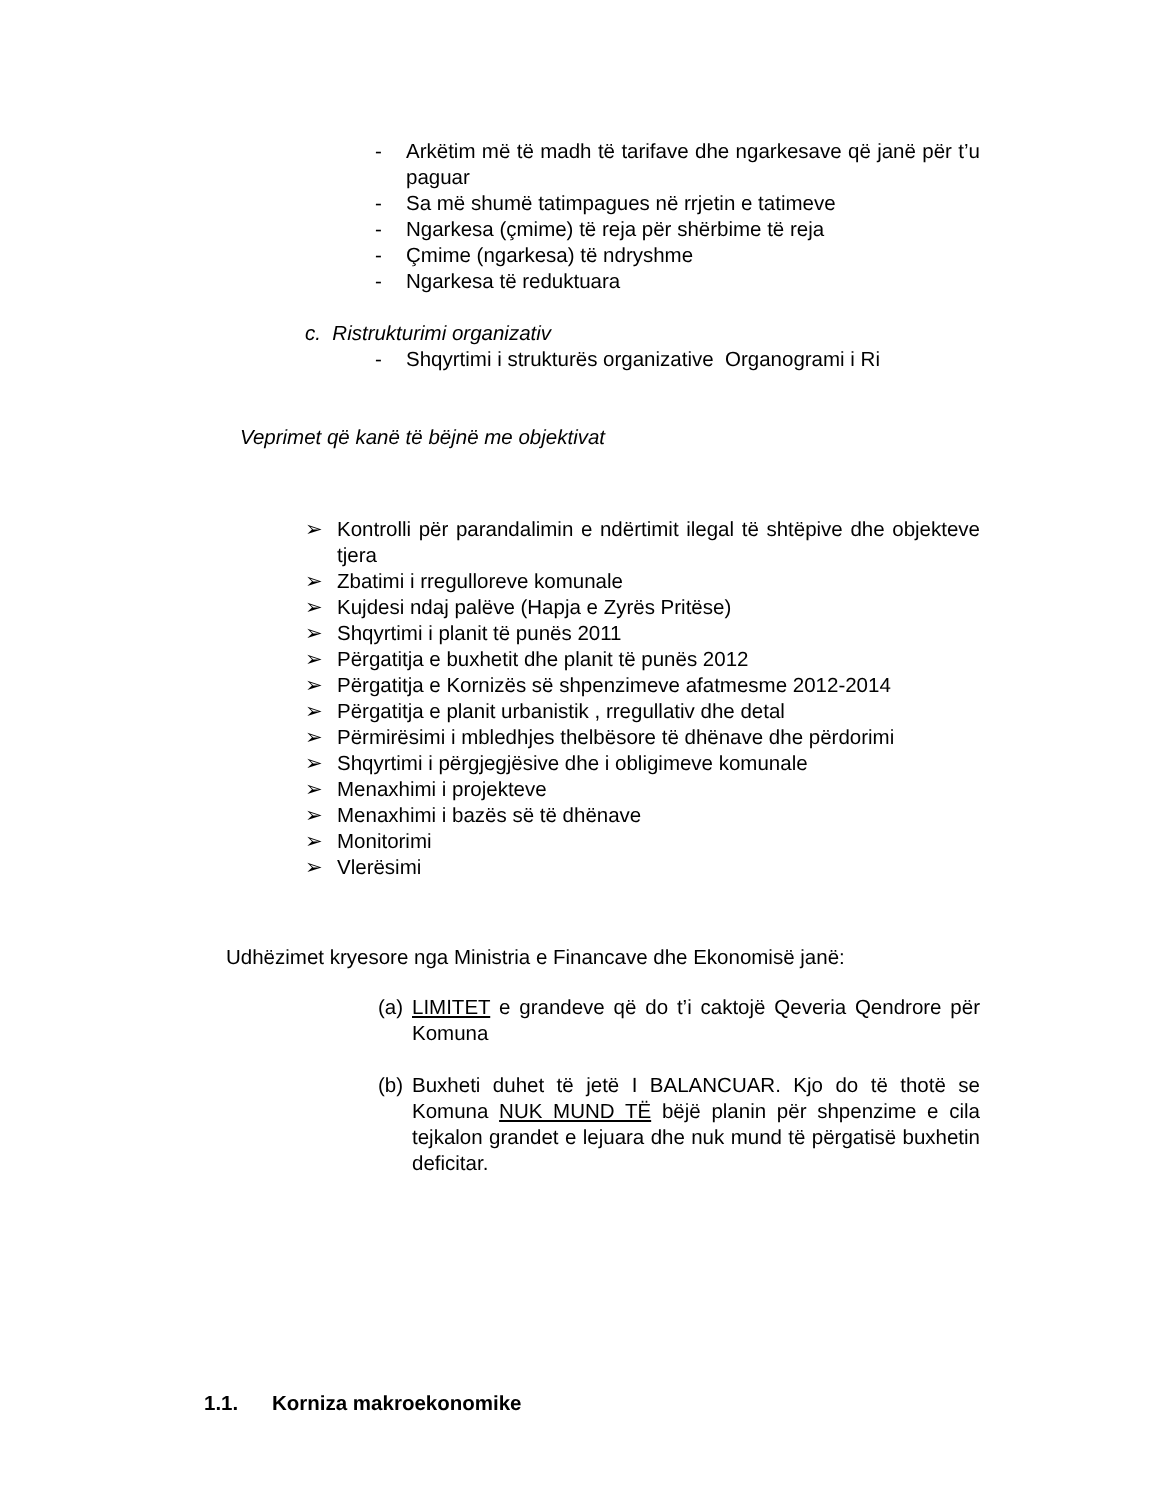- Arkëtim më të madh të tarifave dhe ngarkesave që janë për t’u paguar
- Sa më shumë tatimpagues në rrjetin e tatimeve
- Ngarkesa (çmime) të reja për shërbime të reja
- Çmime (ngarkesa) të ndryshme
- Ngarkesa të reduktuara
c. Ristrukturimi organizativ
- Shqyrtimi i strukturës organizative Organogrami i Ri
Veprimet që kanë të bëjnë me objektivat
➢ Kontrolli për parandalimin e ndërtimit ilegal të shtëpive dhe objekteve tjera
➢ Zbatimi i rregulloreve komunale
➢ Kujdesi ndaj palëve (Hapja e Zyrës Pritëse)
➢ Shqyrtimi i planit të punës 2011
➢ Përgatitja e buxhetit dhe planit të punës 2012
➢ Përgatitja e Kornizës së shpenzimeve afatmesme 2012-2014
➢ Përgatitja e planit urbanistik , rregullativ dhe detal
➢ Përmirësimi i mbledhjes thelbësore të dhënave dhe përdorimi
➢ Shqyrtimi i përgjegjësive dhe i obligimeve komunale
➢ Menaxhimi i projekteve
➢ Menaxhimi i bazës së të dhënave
➢ Monitorimi
➢ Vlerësimi
Udhëzimet kryesore nga Ministria e Financave dhe Ekonomisë janë:
(a) LIMITET e grandeve që do t’i caktojë Qeveria Qendrore për Komuna
(b) Buxheti duhet të jetë I BALANCUAR. Kjo do të thotë se Komuna NUK MUND TË bëjë planin për shpenzime e cila tejkalon grandet e lejuara dhe nuk mund të përgatisë buxhetin deficitar.
1.1. Korniza makroekonomike